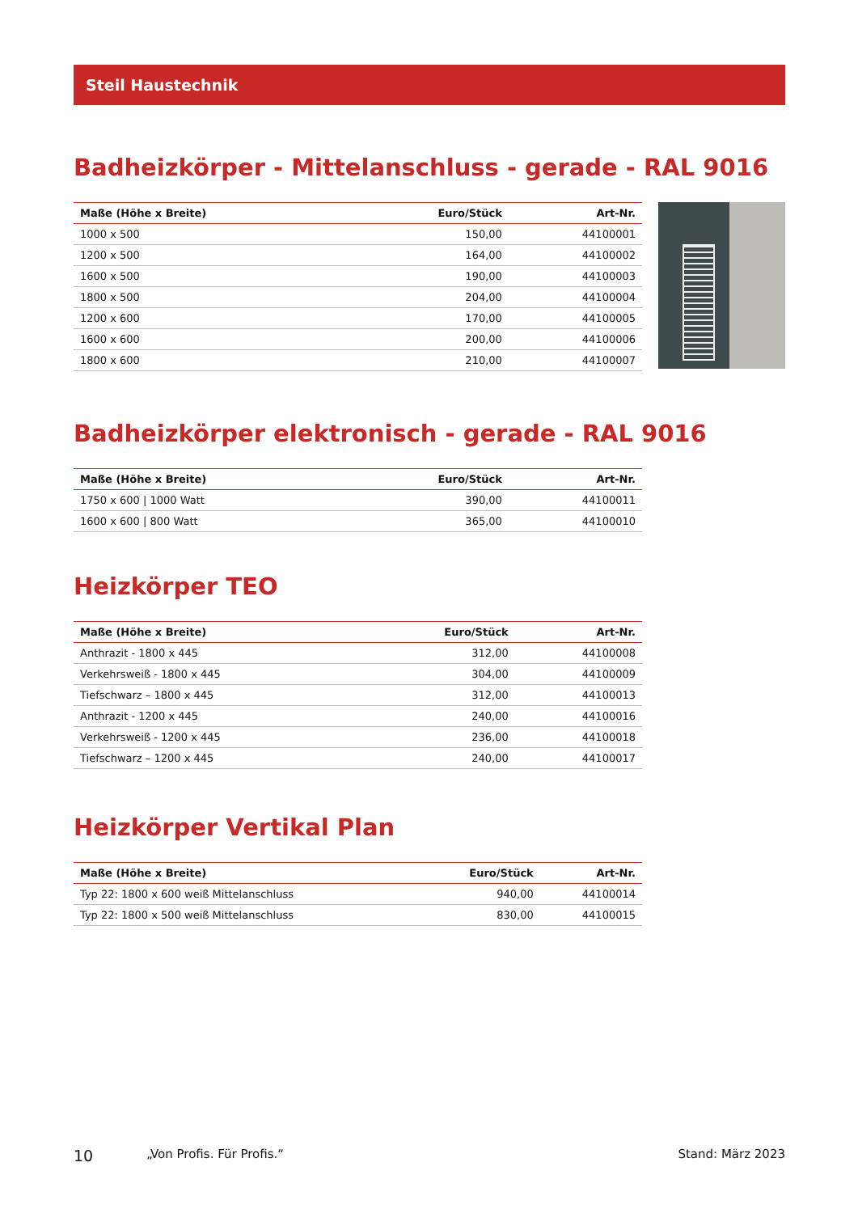Steil Haustechnik
Badheizkörper - Mittelanschluss - gerade - RAL 9016
| Maße (Höhe x Breite) | Euro/Stück | Art-Nr. |
| --- | --- | --- |
| 1000 x 500 | 150,00 | 44100001 |
| 1200 x 500 | 164,00 | 44100002 |
| 1600 x 500 | 190,00 | 44100003 |
| 1800 x 500 | 204,00 | 44100004 |
| 1200 x 600 | 170,00 | 44100005 |
| 1600 x 600 | 200,00 | 44100006 |
| 1800 x 600 | 210,00 | 44100007 |
Badheizkörper elektronisch - gerade - RAL 9016
| Maße (Höhe x Breite) | Euro/Stück | Art-Nr. |
| --- | --- | --- |
| 1750 x 600 / 1000 Watt | 390,00 | 44100011 |
| 1600 x 600 / 800 Watt | 365,00 | 44100010 |
Heizkörper TEO
| Maße (Höhe x Breite) | Euro/Stück | Art-Nr. |
| --- | --- | --- |
| Anthrazit - 1800 x 445 | 312,00 | 44100008 |
| Verkehrsweiß - 1800 x 445 | 304,00 | 44100009 |
| Tiefschwarz – 1800 x 445 | 312,00 | 44100013 |
| Anthrazit - 1200 x 445 | 240,00 | 44100016 |
| Verkehrsweiß - 1200 x 445 | 236,00 | 44100018 |
| Tiefschwarz – 1200 x 445 | 240,00 | 44100017 |
Heizkörper Vertikal Plan
| Maße (Höhe x Breite) | Euro/Stück | Art-Nr. |
| --- | --- | --- |
| Typ 22: 1800 x 600 weiß Mittelanschluss | 940,00 | 44100014 |
| Typ 22: 1800 x 500 weiß Mittelanschluss | 830,00 | 44100015 |
10 „Von Profis. Für Profis.“ Stand: März 2023